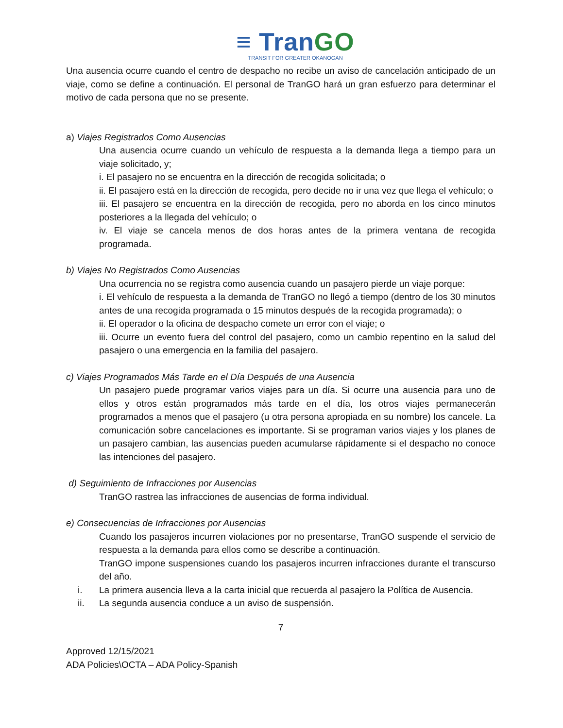≡ TranGO
TRANSIT FOR GREATER OKANOGAN
Una ausencia ocurre cuando el centro de despacho no recibe un aviso de cancelación anticipado de un viaje, como se define a continuación. El personal de TranGO hará un gran esfuerzo para determinar el motivo de cada persona que no se presente.
a) Viajes Registrados Como Ausencias
Una ausencia ocurre cuando un vehículo de respuesta a la demanda llega a tiempo para un viaje solicitado, y;
i. El pasajero no se encuentra en la dirección de recogida solicitada; o
ii. El pasajero está en la dirección de recogida, pero decide no ir una vez que llega el vehículo; o
iii. El pasajero se encuentra en la dirección de recogida, pero no aborda en los cinco minutos posteriores a la llegada del vehículo; o
iv. El viaje se cancela menos de dos horas antes de la primera ventana de recogida programada.
b) Viajes No Registrados Como Ausencias
Una ocurrencia no se registra como ausencia cuando un pasajero pierde un viaje porque:
i. El vehículo de respuesta a la demanda de TranGO no llegó a tiempo (dentro de los 30 minutos antes de una recogida programada o 15 minutos después de la recogida programada); o
ii. El operador o la oficina de despacho comete un error con el viaje; o
iii. Ocurre un evento fuera del control del pasajero, como un cambio repentino en la salud del pasajero o una emergencia en la familia del pasajero.
c) Viajes Programados Más Tarde en el Día Después de una Ausencia
Un pasajero puede programar varios viajes para un día. Si ocurre una ausencia para uno de ellos y otros están programados más tarde en el día, los otros viajes permanecerán programados a menos que el pasajero (u otra persona apropiada en su nombre) los cancele. La comunicación sobre cancelaciones es importante. Si se programan varios viajes y los planes de un pasajero cambian, las ausencias pueden acumularse rápidamente si el despacho no conoce las intenciones del pasajero.
d) Seguimiento de Infracciones por Ausencias
TranGO rastrea las infracciones de ausencias de forma individual.
e) Consecuencias de Infracciones por Ausencias
Cuando los pasajeros incurren violaciones por no presentarse, TranGO suspende el servicio de respuesta a la demanda para ellos como se describe a continuación.
TranGO impone suspensiones cuando los pasajeros incurren infracciones durante el transcurso del año.
i. La primera ausencia lleva a la carta inicial que recuerda al pasajero la Política de Ausencia.
ii. La segunda ausencia conduce a un aviso de suspensión.
7
Approved 12/15/2021
ADA Policies\OCTA – ADA Policy-Spanish